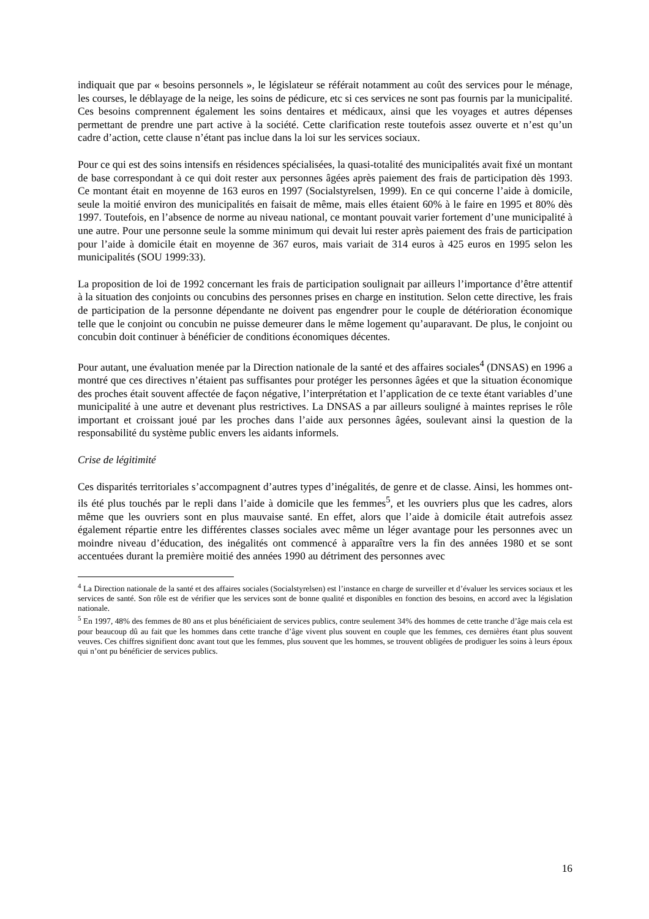indiquait que par « besoins personnels », le législateur se référait notamment au coût des services pour le ménage, les courses, le déblayage de la neige, les soins de pédicure, etc si ces services ne sont pas fournis par la municipalité. Ces besoins comprennent également les soins dentaires et médicaux, ainsi que les voyages et autres dépenses permettant de prendre une part active à la société. Cette clarification reste toutefois assez ouverte et n’est qu’un cadre d’action, cette clause n’étant pas inclue dans la loi sur les services sociaux.
Pour ce qui est des soins intensifs en résidences spécialisées, la quasi-totalité des municipalités avait fixé un montant de base correspondant à ce qui doit rester aux personnes âgées après paiement des frais de participation dès 1993. Ce montant était en moyenne de 163 euros en 1997 (Socialstyrelsen, 1999). En ce qui concerne l’aide à domicile, seule la moitié environ des municipalités en faisait de même, mais elles étaient 60% à le faire en 1995 et 80% dès 1997. Toutefois, en l’absence de norme au niveau national, ce montant pouvait varier fortement d’une municipalité à une autre. Pour une personne seule la somme minimum qui devait lui rester après paiement des frais de participation pour l’aide à domicile était en moyenne de 367 euros, mais variait de 314 euros à 425 euros en 1995 selon les municipalités (SOU 1999:33).
La proposition de loi de 1992 concernant les frais de participation soulignait par ailleurs l’importance d’être attentif à la situation des conjoints ou concubins des personnes prises en charge en institution. Selon cette directive, les frais de participation de la personne dépendante ne doivent pas engendrer pour le couple de détérioration économique telle que le conjoint ou concubin ne puisse demeurer dans le même logement qu’auparavant. De plus, le conjoint ou concubin doit continuer à bénéficier de conditions économiques décentes.
Pour autant, une évaluation menée par la Direction nationale de la santé et des affaires sociales<sup>4</sup> (DNSAS) en 1996 a montré que ces directives n’étaient pas suffisantes pour protéger les personnes âgées et que la situation économique des proches était souvent affectée de façon négative, l’interprétation et l’application de ce texte étant variables d’une municipalité à une autre et devenant plus restrictives. La DNSAS a par ailleurs souligné à maintes reprises le rôle important et croissant joué par les proches dans l’aide aux personnes âgées, soulevant ainsi la question de la responsabilité du système public envers les aidants informels.
Crise de légitimité
Ces disparités territoriales s’accompagnent d’autres types d’inégalités, de genre et de classe. Ainsi, les hommes ont-ils été plus touchés par le repli dans l’aide à domicile que les femmes<sup>5</sup>, et les ouvriers plus que les cadres, alors même que les ouvriers sont en plus mauvaise santé. En effet, alors que l’aide à domicile était autrefois assez également répartie entre les différentes classes sociales avec même un léger avantage pour les personnes avec un moindre niveau d’éducation, des inégalités ont commencé à apparaître vers la fin des années 1980 et se sont accentuées durant la première moitié des années 1990 au détriment des personnes avec
<sup>4</sup> La Direction nationale de la santé et des affaires sociales (Socialstyrelsen) est l’instance en charge de surveiller et d’évaluer les services sociaux et les services de santé. Son rôle est de vérifier que les services sont de bonne qualité et disponibles en fonction des besoins, en accord avec la législation nationale.
<sup>5</sup> En 1997, 48% des femmes de 80 ans et plus bénéficiaient de services publics, contre seulement 34% des hommes de cette tranche d’âge mais cela est pour beaucoup dû au fait que les hommes dans cette tranche d’âge vivent plus souvent en couple que les femmes, ces dernières étant plus souvent veuves. Ces chiffres signifient donc avant tout que les femmes, plus souvent que les hommes, se trouvent obligées de prodiguer les soins à leurs époux qui n’ont pu bénéficier de services publics.
16